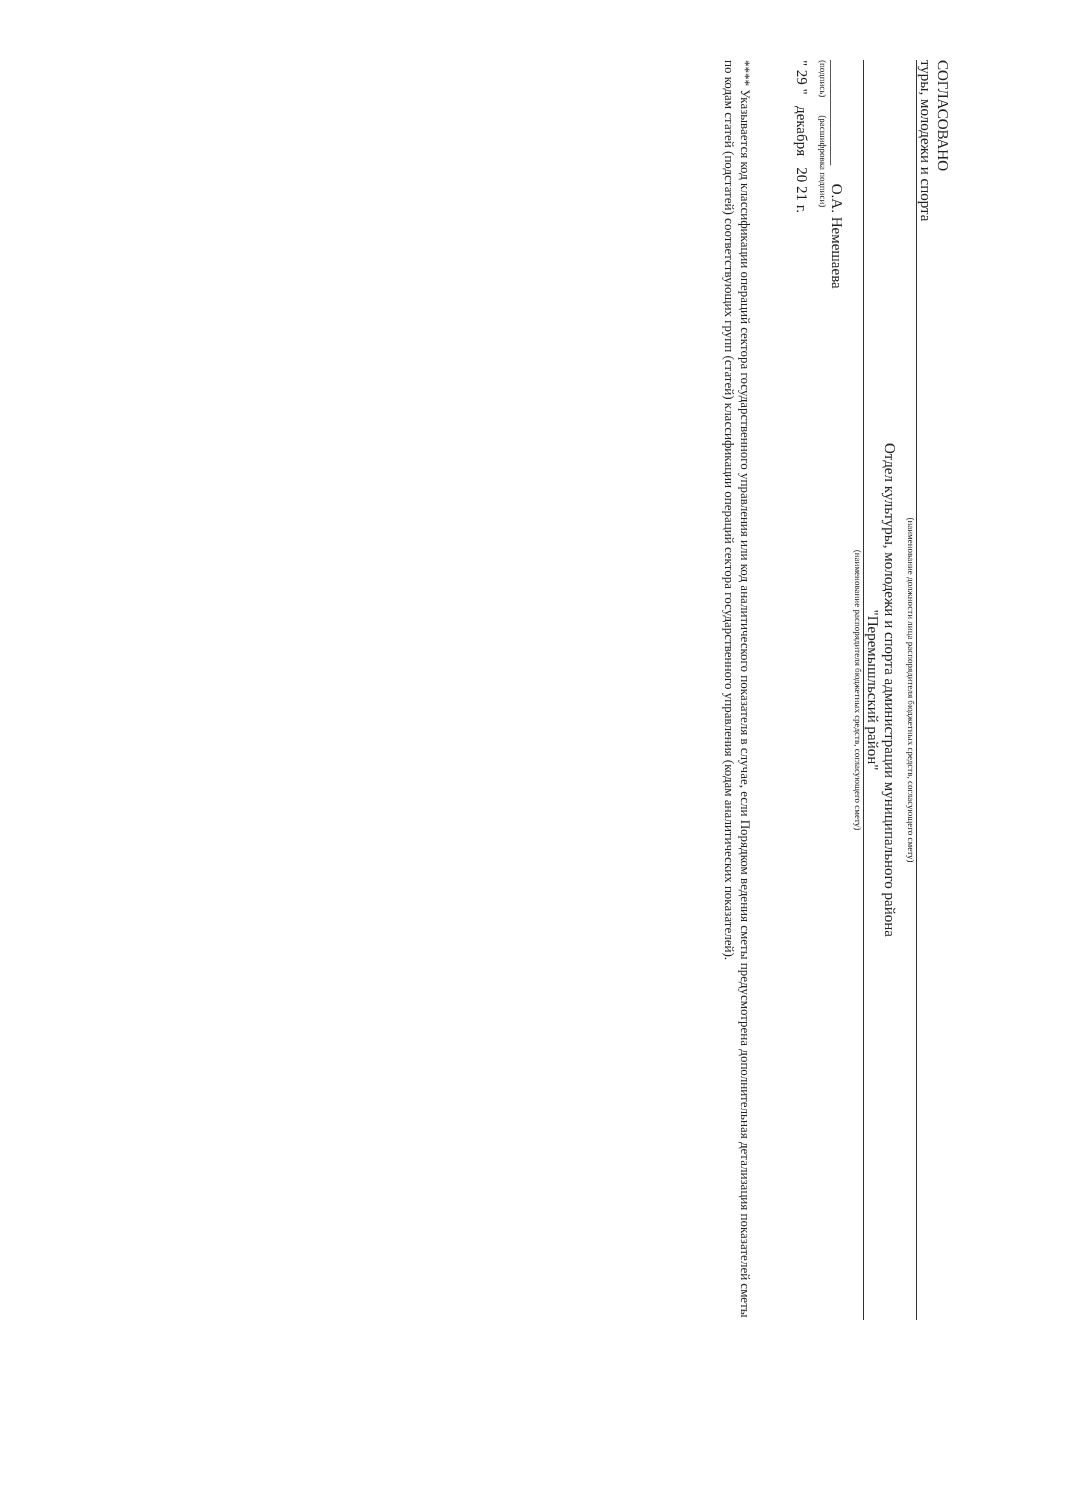СОГЛАСОВАНО
туры, молодежи и спорта
(наименование должности лица распорядителя бюджетных средств, согласующего смету)
Отдел культуры, молодежи и спорта администрации муниципального района
"Перемышльский район"
(наименование распорядителя бюджетных средств, согласующего смету)
______________ О.А. Немешаева
(подпись) (расшифровка подписи)
" 29 " декабря 20 21 г.
**** Указывается код классификации операций сектора государственного управления или код аналитического показателя в случае, если Порядком ведения сметы предусмотрена дополнительная детализация показателей сметы по кодам статей (подстатей) соответствующих групп (статей) классификации операций сектора государственного управления (кодам аналитических показателей).